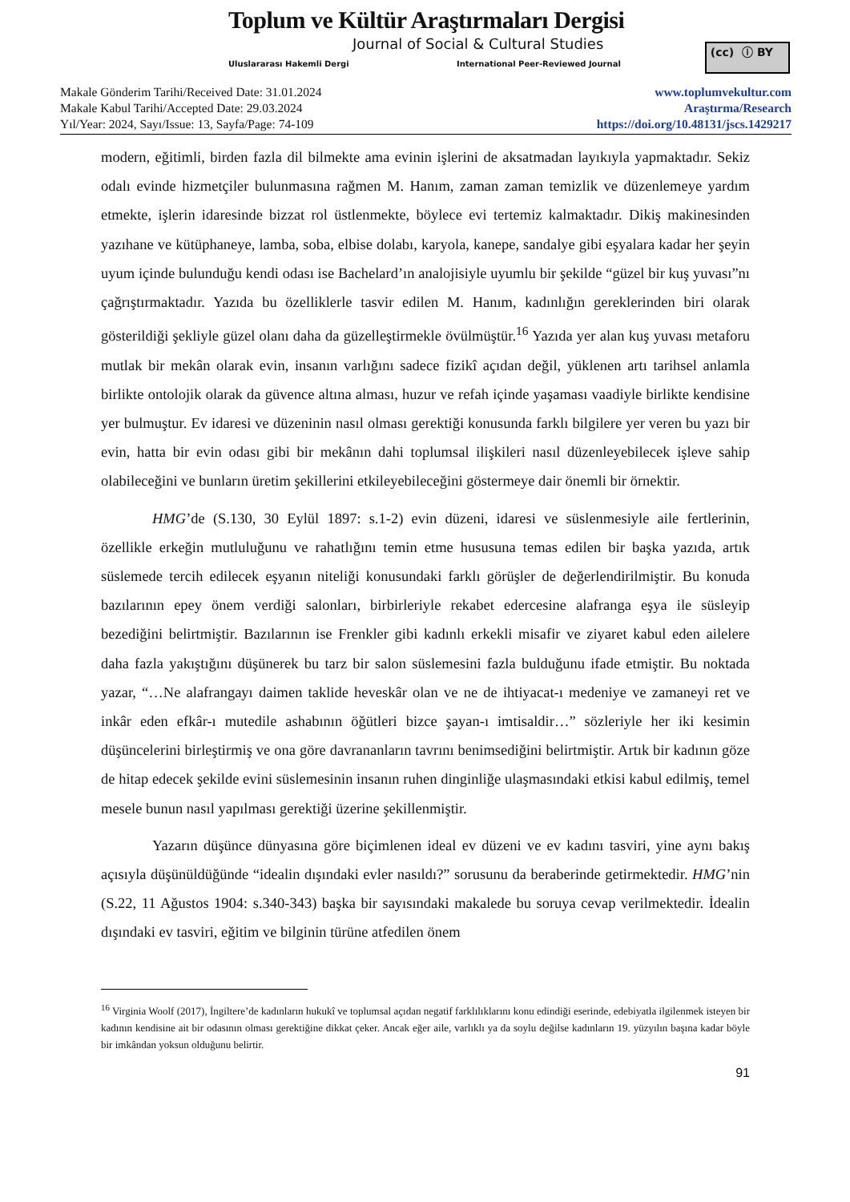Toplum ve Kültür Araştırmaları Dergisi
Journal of Social & Cultural Studies
Uluslararası Hakemli Dergi
International Peer-Reviewed Journal
(cc) ⓘ BY
Makale Gönderim Tarihi/Received Date: 31.01.2024
Makale Kabul Tarihi/Accepted Date: 29.03.2024
Yıl/Year: 2024, Sayı/Issue: 13, Sayfa/Page: 74-109
www.toplumvekultur.com
Araştırma/Research
https://doi.org/10.48131/jscs.1429217
modern, eğitimli, birden fazla dil bilmekte ama evinin işlerini de aksatmadan layıkıyla yapmaktadır. Sekiz odalı evinde hizmetçiler bulunmasına rağmen M. Hanım, zaman zaman temizlik ve düzenlemeye yardım etmekte, işlerin idaresinde bizzat rol üstlenmekte, böylece evi tertemiz kalmaktadır. Dikiş makinesinden yazıhane ve kütüphaneye, lamba, soba, elbise dolabı, karyola, kanepe, sandalye gibi eşyalara kadar her şeyin uyum içinde bulunduğu kendi odası ise Bachelard’ın analojisiyle uyumlu bir şekilde “güzel bir kuş yuvası”nı çağrıştırmaktadır. Yazıda bu özelliklerle tasvir edilen M. Hanım, kadınlığın gereklerinden biri olarak gösterildiği şekliyle güzel olanı daha da güzelleştirmekle övülmüştür.<sup>16</sup> Yazıda yer alan kuş yuvası metaforu mutlak bir mekân olarak evin, insanın varlığını sadece fizikî açıdan değil, yüklenen artı tarihsel anlamla birlikte ontolojik olarak da güvence altına alması, huzur ve refah içinde yaşaması vaadiyle birlikte kendisine yer bulmuştur. Ev idaresi ve düzeninin nasıl olması gerektiği konusunda farklı bilgilere yer veren bu yazı bir evin, hatta bir evin odası gibi bir mekânın dahi toplumsal ilişkileri nasıl düzenleyebilecek işleve sahip olabileceğini ve bunların üretim şekillerini etkileyebileceğini göstermeye dair önemli bir örnektir.
HMG’de (S.130, 30 Eylül 1897: s.1-2) evin düzeni, idaresi ve süslenmesiyle aile fertlerinin, özellikle erkeğin mutluluğunu ve rahatlığını temin etme hususuna temas edilen bir başka yazıda, artık süslemede tercih edilecek eşyanın niteliği konusundaki farklı görüşler de değerlendirilmiştir. Bu konuda bazılarının epey önem verdiği salonları, birbirleriyle rekabet edercesine alafranga eşya ile süsleyip bezediğini belirtmiştir. Bazılarının ise Frenkler gibi kadınlı erkekli misafir ve ziyaret kabul eden ailelere daha fazla yakıştığını düşünerek bu tarz bir salon süslemesini fazla bulduğunu ifade etmiştir. Bu noktada yazar, “…Ne alafrangayı daimen taklide heveskâr olan ve ne de ihtiyacat-ı medeniye ve zamaneyi ret ve inkâr eden efkâr-ı mutedile ashabının öğütleri bizce şayan-ı imtisaldir…” sözleriyle her iki kesimin düşüncelerini birleştirmiş ve ona göre davrananların tavrını benimsediğini belirtmiştir. Artık bir kadının göze de hitap edecek şekilde evini süslemesinin insanın ruhen dinginliğe ulaşmasındaki etkisi kabul edilmiş, temel mesele bunun nasıl yapılması gerektiği üzerine şekillenmiştir.
Yazarın düşünce dünyasına göre biçimlenen ideal ev düzeni ve ev kadını tasviri, yine aynı bakış açısıyla düşünüldüğünde “idealin dışındaki evler nasıldı?” sorusunu da beraberinde getirmektedir. HMG’nin (S.22, 11 Ağustos 1904: s.340-343) başka bir sayısındaki makalede bu soruya cevap verilmektedir. İdealin dışındaki ev tasviri, eğitim ve bilginin türüne atfedilen önem
<sup>16</sup> Virginia Woolf (2017), İngiltere’de kadınların hukukî ve toplumsal açıdan negatif farklılıklarını konu edindiği eserinde, edebiyatla ilgilenmek isteyen bir kadının kendisine ait bir odasının olması gerektiğine dikkat çeker. Ancak eğer aile, varlıklı ya da soylu değilse kadınların 19. yüzyılın başına kadar böyle bir imkândan yoksun olduğunu belirtir.
91